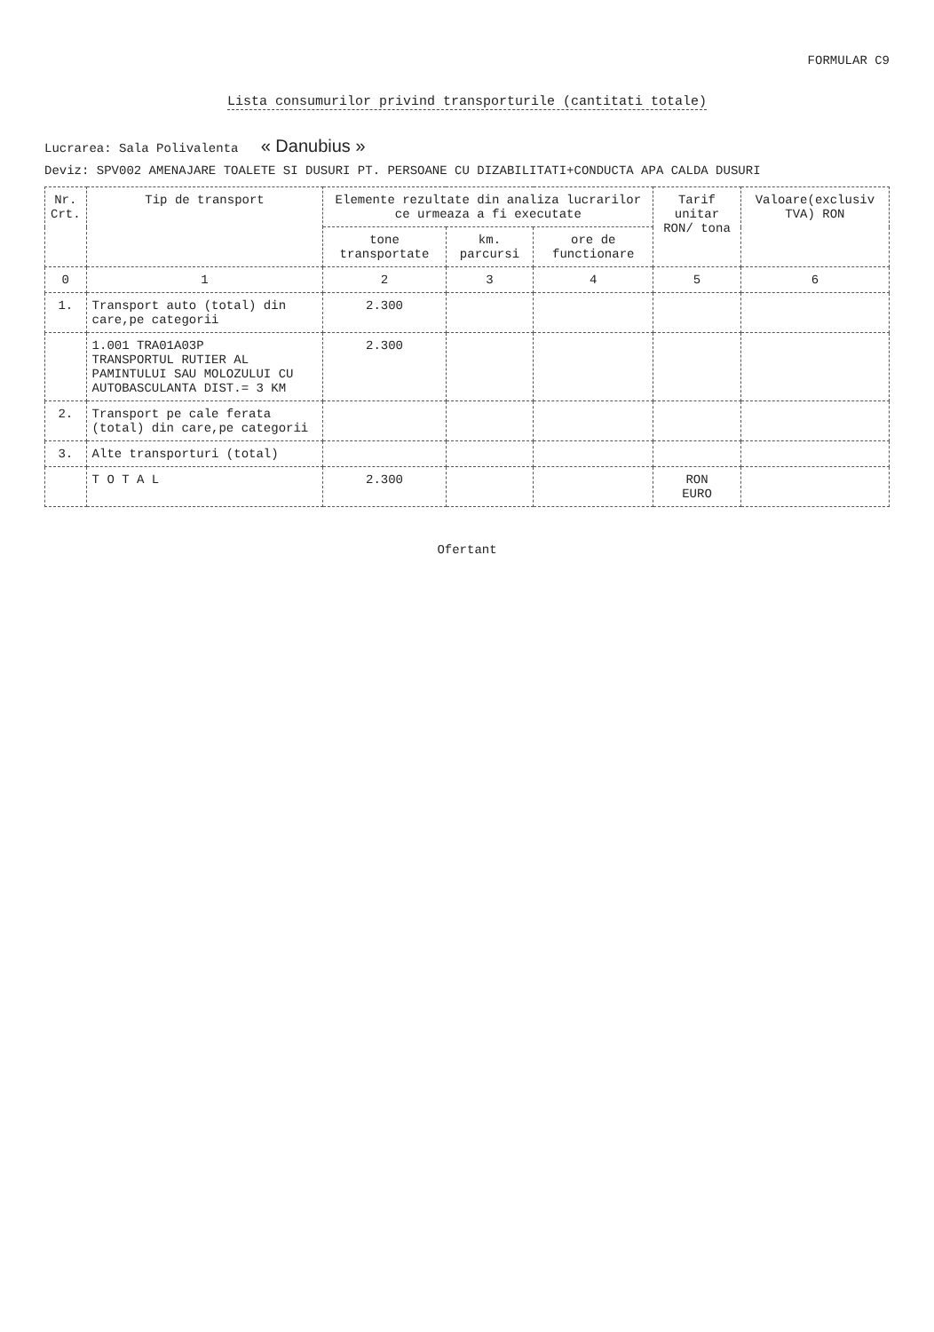FORMULAR C9
Lista consumurilor privind transporturile (cantitati totale)
Lucrarea: Sala Polivalenta « Danubius »
Deviz: SPV002 AMENAJARE TOALETE SI DUSURI PT. PERSOANE CU DIZABILITATI+CONDUCTA APA CALDA DUSURI
| Nr. Crt. | Tip de transport | Elemente rezultate din analiza lucrarilor ce urmeaza a fi executate | | | Tarif unitar RON/ tona | Valoare(exclusiv TVA) RON |
| --- | --- | --- | --- | --- | --- | --- |
| | | tone transportate | km. parcursi | ore de functionare | | |
| 0 | 1 | 2 | 3 | 4 | 5 | 6 |
| 1. | Transport auto (total) din care,pe categorii | 2.300 | | | | |
| | 1.001 TRA01A03P TRANSPORTUL RUTIER AL PAMINTULUI SAU MOLOZULUI CU AUTOBASCULANTA DIST.= 3 KM | 2.300 | | | | |
| 2. | Transport pe cale ferata (total) din care,pe categorii | | | | | |
| 3. | Alte transporturi (total) | | | | | |
| | T O T A L | 2.300 | | | RON EURO | |
Ofertant